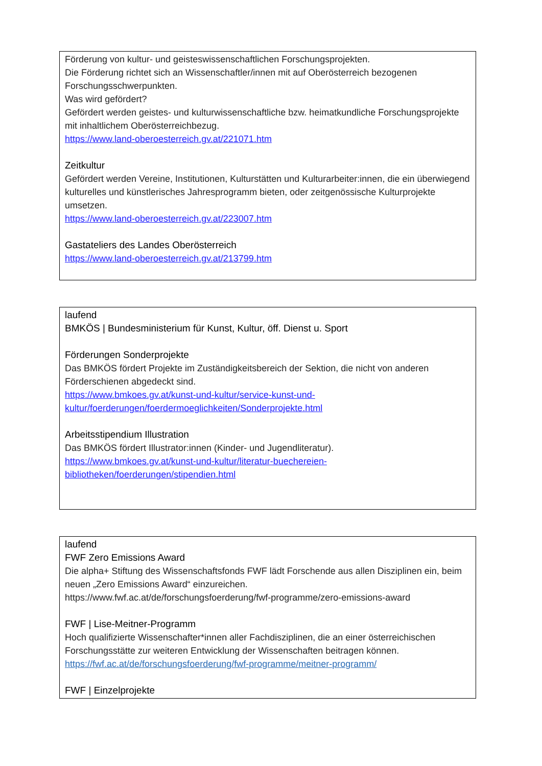Förderung von kultur- und geisteswissenschaftlichen Forschungsprojekten.
Die Förderung richtet sich an Wissenschaftler/innen mit auf Oberösterreich bezogenen Forschungsschwerpunkten.
Was wird gefördert?
Gefördert werden geistes- und kulturwissenschaftliche bzw. heimatkundliche Forschungsprojekte mit inhaltlichem Oberösterreichbezug.
https://www.land-oberoesterreich.gv.at/221071.htm
Zeitkultur
Gefördert werden Vereine, Institutionen, Kulturstätten und Kulturarbeiter:innen, die ein überwiegend kulturelles und künstlerisches Jahresprogramm bieten, oder zeitgenössische Kulturprojekte umsetzen.
https://www.land-oberoesterreich.gv.at/223007.htm
Gastateliers des Landes Oberösterreich
https://www.land-oberoesterreich.gv.at/213799.htm
laufend
BMKÖS | Bundesministerium für Kunst, Kultur, öff. Dienst u. Sport
Förderungen Sonderprojekte
Das BMKÖS fördert Projekte im Zuständigkeitsbereich der Sektion, die nicht von anderen Förderschienen abgedeckt sind.
https://www.bmkoes.gv.at/kunst-und-kultur/service-kunst-und-
kultur/foerderungen/foerdermoeglichkeiten/Sonderprojekte.html
Arbeitsstipendium Illustration
Das BMKÖS fördert Illustrator:innen (Kinder- und Jugendliteratur).
https://www.bmkoes.gv.at/kunst-und-kultur/literatur-buechereien-
bibliotheken/foerderungen/stipendien.html
laufend
FWF Zero Emissions Award
Die alpha+ Stiftung des Wissenschaftsfonds FWF lädt Forschende aus allen Disziplinen ein, beim neuen „Zero Emissions Award“ einzureichen.
https://www.fwf.ac.at/de/forschungsfoerderung/fwf-programme/zero-emissions-award
FWF | Lise-Meitner-Programm
Hoch qualifizierte Wissenschafter*innen aller Fachdisziplinen, die an einer österreichischen Forschungsstätte zur weiteren Entwicklung der Wissenschaften beitragen können.
https://fwf.ac.at/de/forschungsfoerderung/fwf-programme/meitner-programm/
FWF | Einzelprojekte